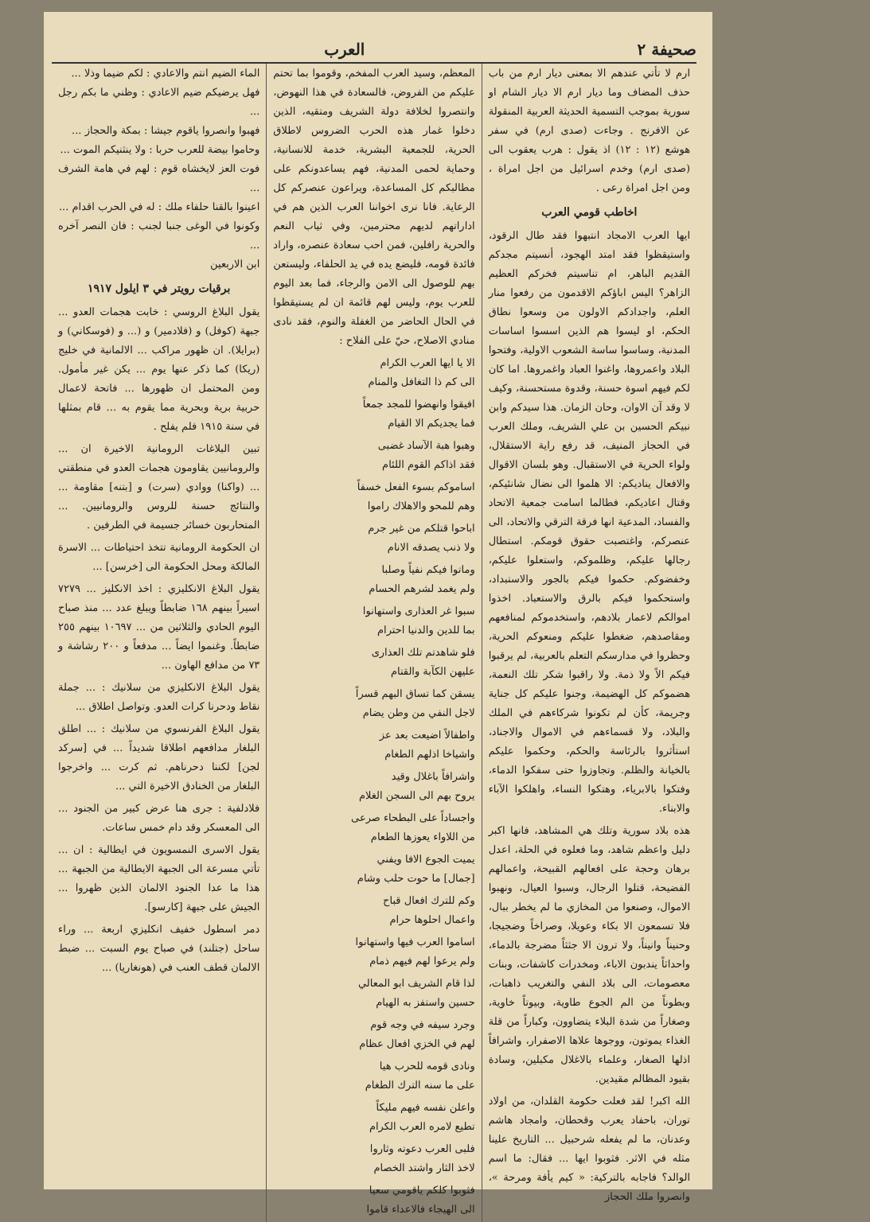صحيفة ٢ العرب
ارم لا تأتي عندهم الا بمعنى ديار ارم من باب حذف المضاف وما ديار ارم الا ديار الشام او سورية بموجب التسمية الحديثة العربية المنقولة عن الافرنج . وجاءت (صدى ارم) في سفر هوشع (١٢ : ١٢) اذ يقول : هرب يعقوب الى (صدى ارم) وخدم اسرائيل من اجل امراة ، ومن اجل امراة رعى .
اخاطب قومي العرب
ايها العرب الامجاد انتبهوا فقد طال الرقود، واستيقظوا فقد امتد الهجود، أنسيتم مجدكم القديم الباهر، ام تناسيتم فخركم العظيم الزاهر؟ اليس اباؤكم الاقدمون من رفعوا منار العلم، واجدادكم الاولون من وسعوا نطاق الحكم، او ليسوا هم الذين اسسوا اساسات المدنية، وساسوا ساسة الشعوب الاولية، وفتحوا البلاد واعمروها، واغنوا العباد واغمروها. اما كان لكم فيهم اسوة حسنة، وقدوة مستحسنة، وكيف لا وقد آن الاوان، وحان الزمان. هذا سيدكم وابن نبيكم الحسين بن علي الشريف، وملك العرب في الحجاز المنيف، قد رفع راية الاستقلال، ولواء الحرية في الاستقبال. وهو بلسان الاقوال والافعال يناديكم: الا هلموا الى نضال شانئيكم، وقتال اعاديكم، فطالما اسامت جمعية الاتحاد والفساد، المدعية انها فرقة الترقي والاتحاد، الى عنصركم، واغتصبت حقوق قومكم. استطال رجالها عليكم، وظلموكم، واستعلوا عليكم، وخفضوكم. حكموا فيكم بالجور والاستبداد، واستحكموا فيكم بالرق والاستعباد. اخذوا اموالكم لاعمار بلادهم، واستخدموكم لمنافعهم ومقاصدهم، ضغطوا عليكم ومنعوكم الحرية، وحظروا في مدارسكم التعلم بالعربية، لم يرقبوا فيكم الاً ولا ذمة. ولا راقبوا شكر تلك النعمة، هضموكم كل الهضيمة، وجنوا عليكم كل جناية وجريمة، كأن لم تكونوا شركاءهم في الملك والبلاد، ولا قسماءهم في الاموال والاجناد، استأثروا بالرئاسة والحكم، وحكموا عليكم بالخيانة والظلم. وتجاوزوا حتى سفكوا الدماء، وفتكوا بالابرياء، وهتكوا النساء، واهلكوا الآباء والابناء.
هذه بلاد سورية وتلك هي المشاهد، فانها اكبر دليل واعظم شاهد، وما فعلوه في الحلة، اعدل برهان وحجة على افعالهم القبيحة، واعمالهم الفضيحة، قتلوا الرجال، وسبوا العيال، ونهبوا الاموال، وصنعوا من المخازي ما لم يخطر ببال، فلا تسمعون الا بكاء وعويلا، وصراخاً وضجيجا، وحنيناً وانيناً، ولا ترون الا جثثاً مضرجة بالدماء، واحداثاً يندبون الاباء، ومخدرات كاشفات، وبنات معصومات، الى بلاد النفي والتغريب ذاهبات، وبطوناً من الم الجوع طاوية، وبيوتاً خاوية، وصغاراً من شدة البلاء يتضاوون، وكباراً من قلة الغذاء يموتون، ووجوها علاها الاصفرار، واشرافاً اذلها الصغار، وعلماء بالاغلال مكبلين، وسادة بقيود المظالم مقيدين.
الله اكبر! لقد فعلت حكومة القلدان، من اولاد توران، باحفاد يعرب وقحطان، وامجاد هاشم وعدنان، ما لم يفعله شرحبيل ... التاريخ علينا مثله في الاثر. فثوبوا ايها ... فقال: ما اسم الوالد؟ فاجابه بالتركية: « كيم يأفة ومرحة »، وانصروا ملك الحجاز
المعظم، وسيد العرب المفخم، وقوموا بما تحتم عليكم من الفروض، فالسعادة في هذا النهوض، وانتصروا لخلافة دولة الشريف ومتقيه، الذين دخلوا غمار هذه الحرب الضروس لاطلاق الحرية، للجمعية البشرية، خدمة للانسانية، وحماية لحمى المدنية، فهم يساعدونكم على مطالبكم كل المساعدة، ويراعون عنصركم كل الرعاية. فانا نرى اخواننا العرب الذين هم في اداراتهم لديهم محترمين، وفي ثياب النعم والحرية رافلين، فمن احب سعادة عنصره، واراد فائدة قومه، فليضع يده في يد الحلفاء، وليستعن بهم للوصول الى الامن والرجاء، فما بعد اليوم للعرب يوم، وليس لهم قائمة ان لم يستيقظوا في الحال الحاضر من الغفلة والنوم، فقد نادى منادي الاصلاح، حيّ على الفلاح :
الا يا ايها العرب الكرام
الى كم ذا التغافل والمنام
افيقوا وانهضوا للمجد جمعاً
فما يجديكم الا القيام
وهبوا هبة الآساد غضبى
فقد اذاكم القوم اللئام
اساموكم بسوء الفعل خسفاً
وهم للمحو والاهلاك راموا
اباحوا قتلكم من غير جرم
ولا ذنب يصدقه الانام
وماتوا فيكم نفياً وصلبا
ولم يغمد لشرهم الحسام
سبوا غر العذارى واستهانوا
بما للدين والدنيا احترام
فلو شاهدتم تلك العذارى
عليهن الكآبة والقتام
يسقن كما تساق البهم قسراً
لاجل النفي من وطن يضام
واطفالاً اضيعت بعد عز
واشياخا اذلهم الطغام
واشرافاً باغلال وقيد
يروح بهم الى السجن الغلام
واجساداً على البطحاء صرعى
من اللاواء يعوزها الطعام
يميت الجوع الافا ويفني
[جمال] ما حوت حلب وشام
وكم للترك افعال قباح
واعمال احلوها حرام
اساموا العرب فيها واستهانوا
ولم يرعوا لهم فيهم ذمام
لذا قام الشريف ابو المعالي
حسين واستفز به الهيام
وجرد سيفه في وجه قوم
لهم في الخزي افعال عظام
ونادى قومه للحرب هيا
على ما سنه الترك الطغام
واعلن نفسه فيهم مليكاً
تطيع لامره العرب الكرام
فلبى العرب دعوته وثاروا
لاخذ الثار واشتد الخصام
فثوبوا كلكم ياقومي سعيا
الى الهيجاء فالاعداء قاموا
الماء الضيم انتم والاعادي : لكم ضيما وذلا ...
فهل يرضيكم ضيم الاعادي : وظني ما بكم رجل ...
فهبوا وانصروا ياقوم جيشا : بمكة والحجاز ...
وحاموا بيضة للعرب حربا : ولا ينثنيكم الموت ...
فوت العز لايخشاه قوم : لهم في هامة الشرف ...
اعينوا بالقنا حلفاء ملك : له في الحرب اقدام ...
وكونوا في الوغى جنبا لجنب : فان النصر آخره ...
ابن الاربعين
برقيات رويتر في ٣ ايلول ١٩١٧
يقول البلاغ الروسي : خابت هجمات العدو ... جبهة (كوفل) و (فلادمير) و (... و (فوسكاني) و (برايلا). ان ظهور مراكب ... الالمانية في خليج (ريكا) كما ذكر عنها يوم ... يكن غير مأمول. ومن المحتمل ان ظهورها ... فاتحة لاعمال حربية برية وبحرية مما يقوم به ... قام بمثلها في سنة ١٩١٥ فلم يفلح .
تبين البلاغات الرومانية الاخيرة ان ... والرومانيين يقاومون هجمات العدو في منطقتي ... (واكنا) ووادي (سرت) و [بتنه] مقاومة ... والنتائج حسنة للروس والرومانيين. ... المتحاربون خسائر جسيمة في الطرفين .
ان الحكومة الرومانية تتخذ احتياطات ... الاسرة المالكة ومحل الحكومة الى [خرسن] ...
يقول البلاغ الانكليزي : اخذ الانكليز ... ٧٢٧٩ اسيراً بينهم ١٦٨ ضابطاً ويبلغ عدد ... منذ صباح اليوم الحادي والثلاثين من ... ١٠٦٩٧ بينهم ٢٥٥ ضابطاً. وغنموا ايضاً ... مدفعاً و ٢٠٠ رشاشة و ٧٣ من مدافع الهاون ...
يقول البلاغ الانكليزي من سلانيك : ... جملة نقاط ودحرنا كرات العدو. وتواصل اطلاق ...
يقول البلاغ الفرنسوي من سلانيك : ... اطلق البلغار مدافعهم اطلاقا شديداً ... في [سركد لجن] لكننا دحرناهم. ثم كرت ... واخرجوا البلغار من الخنادق الاخيرة التي ...
فلادلفية : جرى هنا عرض كبير من الجنود ... الى المعسكر وقد دام خمس ساعات.
يقول الاسرى النمسويون في ايطالية : ان ... تأتي مسرعة الى الجبهة الايطالية من الجبهة ... هذا ما عدا الجنود الالمان الذين ظهروا ... الجيش على جبهة [كارسو].
دمر اسطول خفيف انكليزي اربعة ... وراء ساحل (جتلند) في صباح يوم السبت ... ضبط الالمان قطف العنب في (هونغاريا) ...